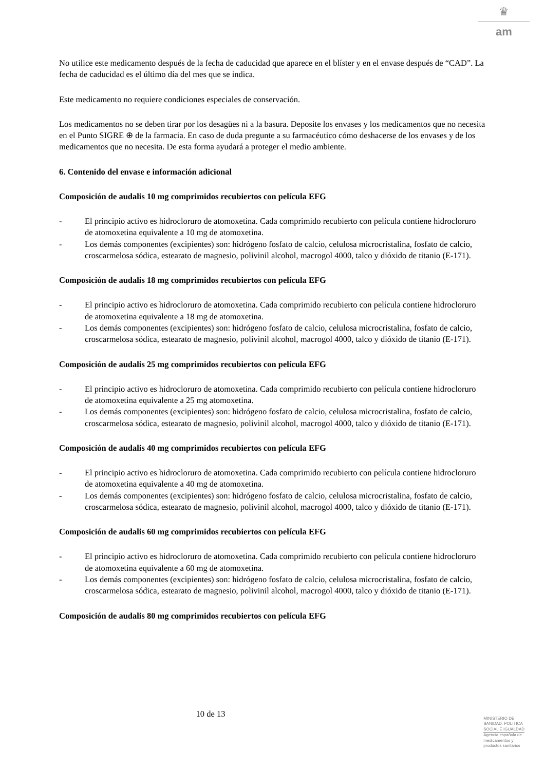♛
am
No utilice este medicamento después de la fecha de caducidad que aparece en el blíster y en el envase después de “CAD”. La fecha de caducidad es el último día del mes que se indica.
Este medicamento no requiere condiciones especiales de conservación.
Los medicamentos no se deben tirar por los desagües ni a la basura. Deposite los envases y los medicamentos que no necesita en el Punto SIGRE ⊕ de la farmacia. En caso de duda pregunte a su farmacéutico cómo deshacerse de los envases y de los medicamentos que no necesita. De esta forma ayudará a proteger el medio ambiente.
6. Contenido del envase e información adicional
Composición de audalis 10 mg comprimidos recubiertos con película EFG
- El principio activo es hidrocloruro de atomoxetina. Cada comprimido recubierto con película contiene hidrocloruro de atomoxetina equivalente a 10 mg de atomoxetina.
- Los demás componentes (excipientes) son: hidrógeno fosfato de calcio, celulosa microcristalina, fosfato de calcio, croscarmelosa sódica, estearato de magnesio, polivinil alcohol, macrogol 4000, talco y dióxido de titanio (E-171).
Composición de audalis 18 mg comprimidos recubiertos con película EFG
- El principio activo es hidrocloruro de atomoxetina. Cada comprimido recubierto con película contiene hidrocloruro de atomoxetina equivalente a 18 mg de atomoxetina.
- Los demás componentes (excipientes) son: hidrógeno fosfato de calcio, celulosa microcristalina, fosfato de calcio, croscarmelosa sódica, estearato de magnesio, polivinil alcohol, macrogol 4000, talco y dióxido de titanio (E-171).
Composición de audalis 25 mg comprimidos recubiertos con película EFG
- El principio activo es hidrocloruro de atomoxetina. Cada comprimido recubierto con película contiene hidrocloruro de atomoxetina equivalente a 25 mg atomoxetina.
- Los demás componentes (excipientes) son: hidrógeno fosfato de calcio, celulosa microcristalina, fosfato de calcio, croscarmelosa sódica, estearato de magnesio, polivinil alcohol, macrogol 4000, talco y dióxido de titanio (E-171).
Composición de audalis 40 mg comprimidos recubiertos con película EFG
- El principio activo es hidrocloruro de atomoxetina. Cada comprimido recubierto con película contiene hidrocloruro de atomoxetina equivalente a 40 mg de atomoxetina.
- Los demás componentes (excipientes) son: hidrógeno fosfato de calcio, celulosa microcristalina, fosfato de calcio, croscarmelosa sódica, estearato de magnesio, polivinil alcohol, macrogol 4000, talco y dióxido de titanio (E-171).
Composición de audalis 60 mg comprimidos recubiertos con película EFG
- El principio activo es hidrocloruro de atomoxetina. Cada comprimido recubierto con película contiene hidrocloruro de atomoxetina equivalente a 60 mg de atomoxetina.
- Los demás componentes (excipientes) son: hidrógeno fosfato de calcio, celulosa microcristalina, fosfato de calcio, croscarmelosa sódica, estearato de magnesio, polivinil alcohol, macrogol 4000, talco y dióxido de titanio (E-171).
Composición de audalis 80 mg comprimidos recubiertos con película EFG
10 de 13
MINISTERIO DE
SANIDAD, POLITICA
SOCIAL E IGUALDAD
Agencia española de
medicamentos y
productos sanitarios